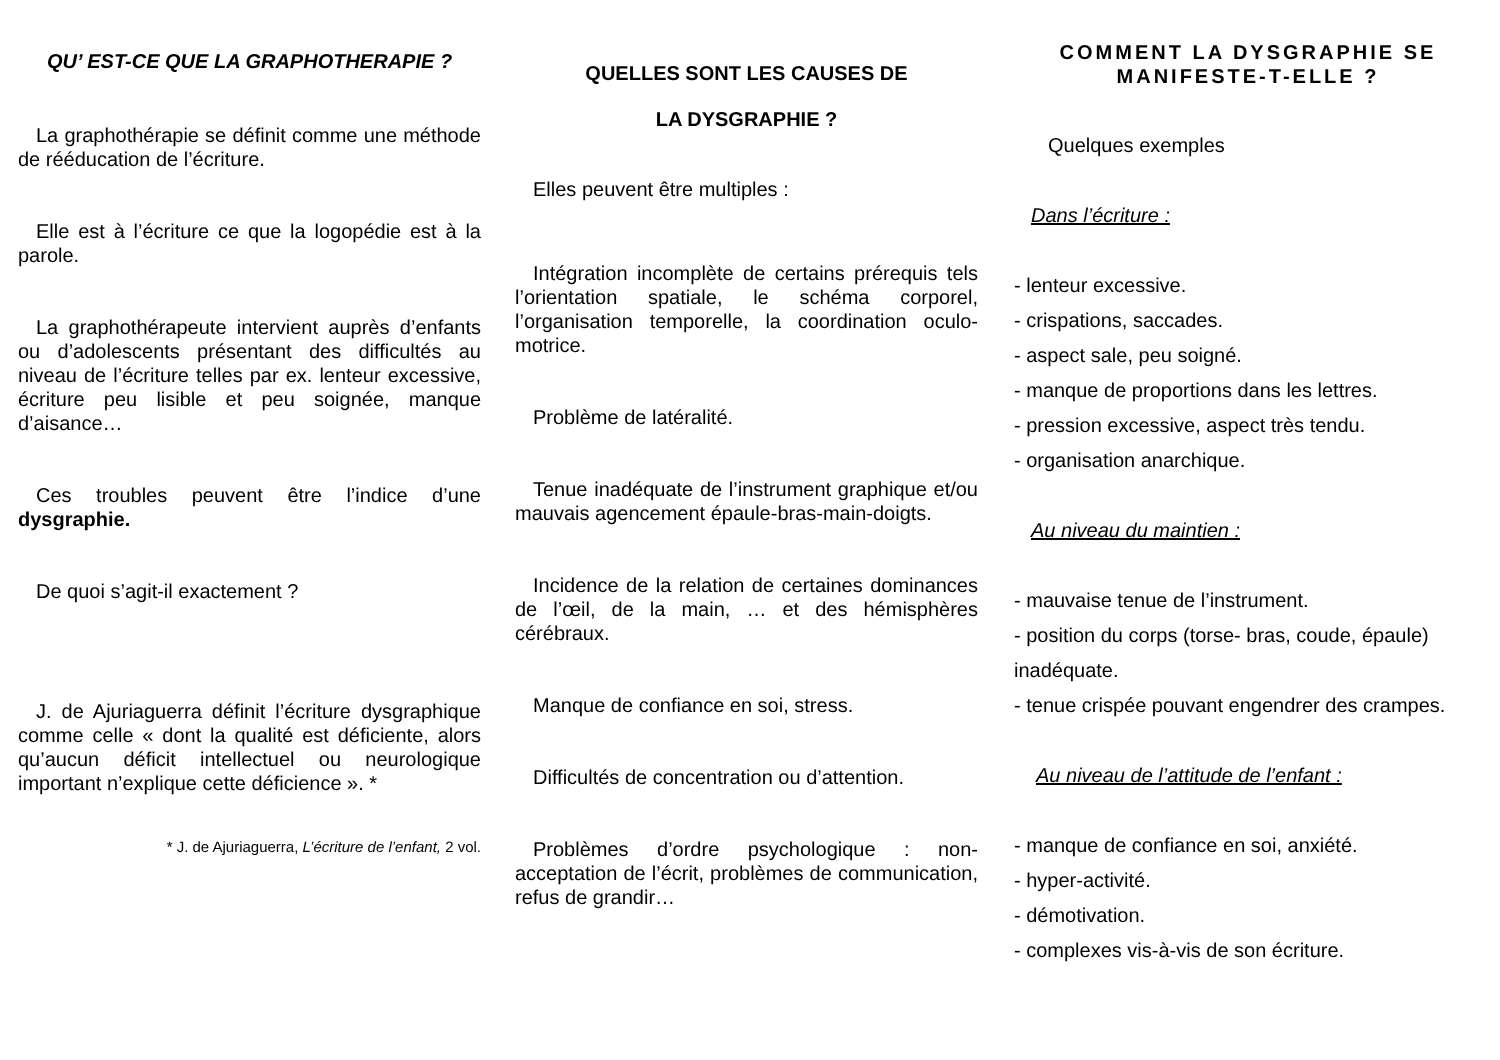QU’ EST-CE QUE LA GRAPHOTHERAPIE ?
La graphothérapie se définit comme une méthode de rééducation de l’écriture.
Elle est à l’écriture ce que la logopédie est à la parole.
La graphothérapeute intervient auprès d’enfants ou d’adolescents présentant des difficultés au niveau de l’écriture telles par ex. lenteur excessive, écriture peu lisible et peu soignée, manque d’aisance…
Ces troubles peuvent être l’indice d’une dysgraphie.
De quoi s’agit-il exactement ?
J. de Ajuriaguerra définit l’écriture dysgraphique comme celle « dont la qualité est déficiente, alors qu’aucun déficit intellectuel ou neurologique important n’explique cette déficience ». *
* J. de Ajuriaguerra, L’écriture de l’enfant, 2 vol.
QUELLES SONT LES CAUSES DE
LA DYSGRAPHIE ?
Elles peuvent être multiples :
Intégration incomplète de certains prérequis tels l’orientation spatiale, le schéma corporel, l’organisation temporelle, la coordination oculo-motrice.
Problème de latéralité.
Tenue inadéquate de l’instrument graphique et/ou mauvais agencement épaule-bras-main-doigts.
Incidence de la relation de certaines dominances de l’œil, de la main, … et des hémisphères cérébraux.
Manque de confiance en soi, stress.
Difficultés de concentration ou d’attention.
Problèmes d’ordre psychologique : non-acceptation de l’écrit, problèmes de communication, refus de grandir…
COMMENT LA DYSGRAPHIE SE MANIFESTE-T-ELLE ?
Quelques exemples
Dans l’écriture :
- lenteur excessive.
- crispations, saccades.
- aspect sale, peu soigné.
- manque de proportions dans les lettres.
- pression excessive, aspect très tendu.
- organisation anarchique.
Au niveau du maintien :
- mauvaise tenue de l’instrument.
- position du corps (torse- bras, coude, épaule) inadéquate.
- tenue crispée pouvant engendrer des crampes.
Au niveau de l’attitude de l’enfant :
- manque de confiance en soi, anxiété.
- hyper-activité.
- démotivation.
- complexes vis-à-vis de son écriture.